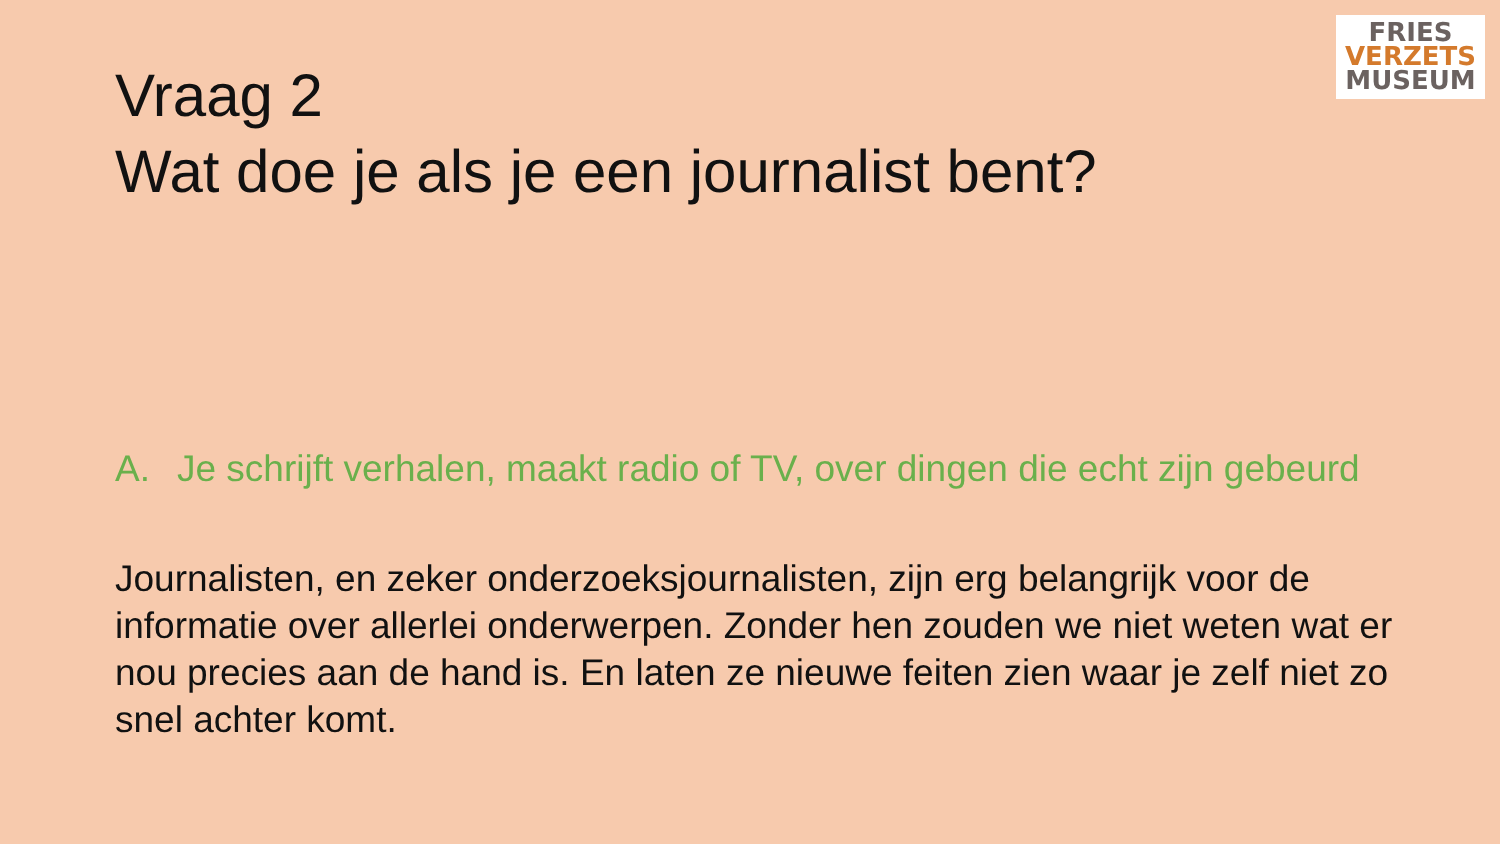FRIES
VERZETS
MUSEUM
Vraag 2
Wat doe je als je een journalist bent?
A. Je schrijft verhalen, maakt radio of TV, over dingen die echt zijn gebeurd
Journalisten, en zeker onderzoeksjournalisten, zijn erg belangrijk voor de informatie over allerlei onderwerpen. Zonder hen zouden we niet weten wat er nou precies aan de hand is. En laten ze nieuwe feiten zien waar je zelf niet zo snel achter komt.